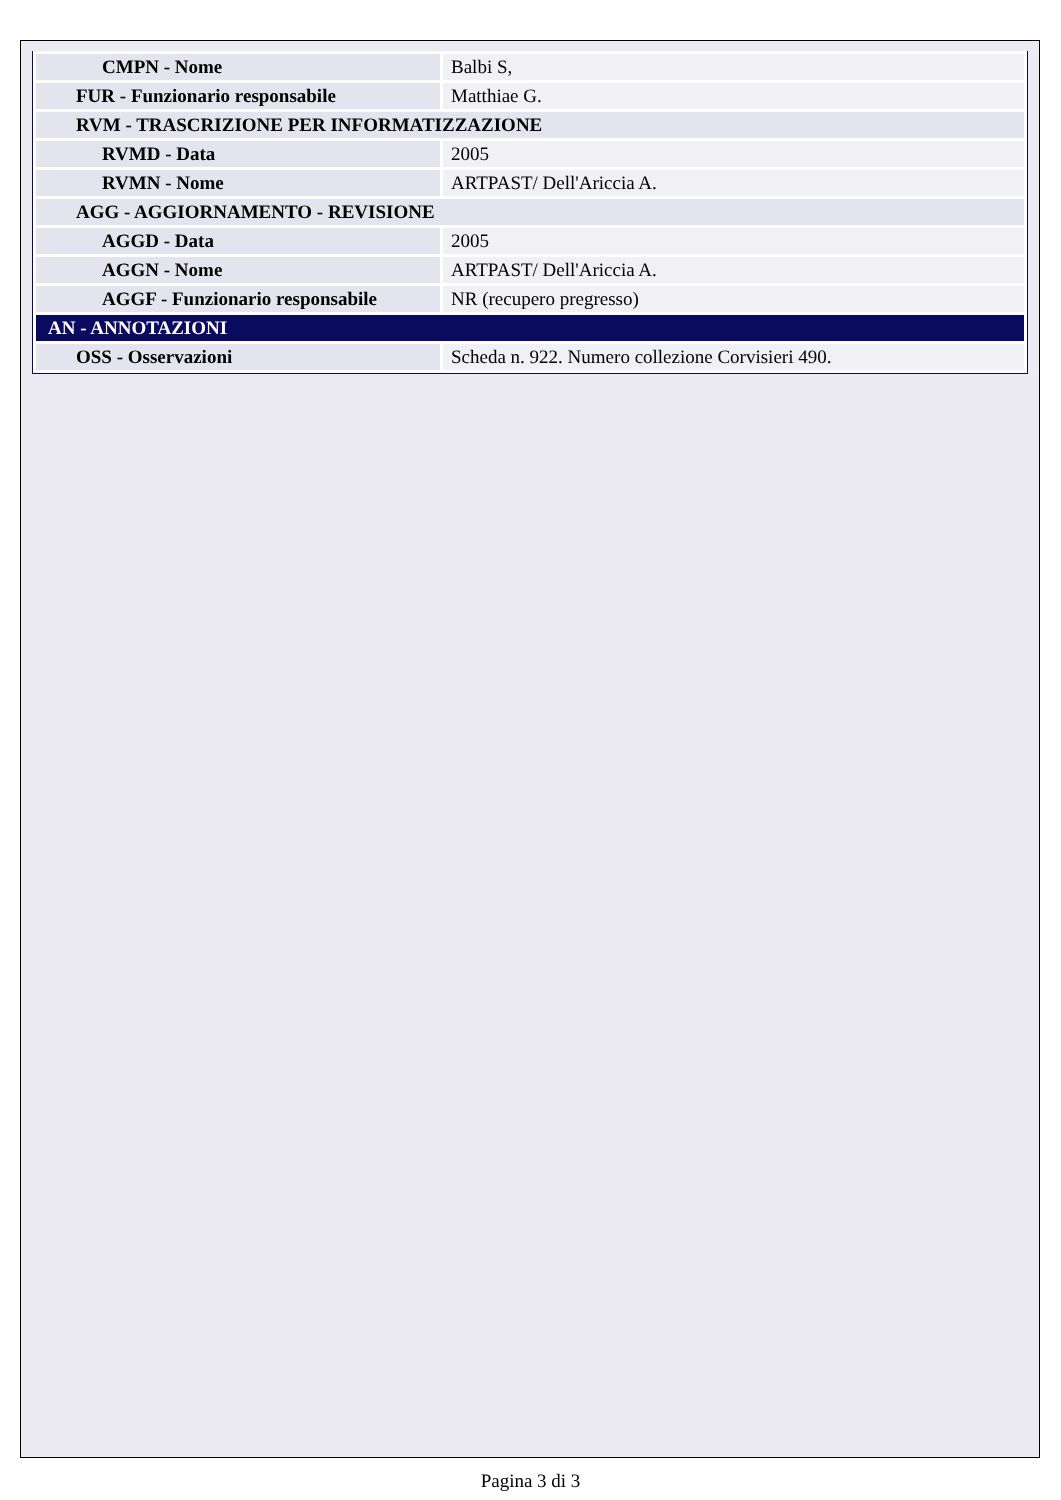| CMPN - Nome | Balbi S, |
| FUR - Funzionario responsabile | Matthiae G. |
| RVM - TRASCRIZIONE PER INFORMATIZZAZIONE | |
| RVMD - Data | 2005 |
| RVMN - Nome | ARTPAST/ Dell'Ariccia A. |
| AGG - AGGIORNAMENTO - REVISIONE | |
| AGGD - Data | 2005 |
| AGGN - Nome | ARTPAST/ Dell'Ariccia A. |
| AGGF - Funzionario responsabile | NR (recupero pregresso) |
| AN - ANNOTAZIONI | |
| OSS - Osservazioni | Scheda n. 922. Numero collezione Corvisieri 490. |
Pagina 3 di 3